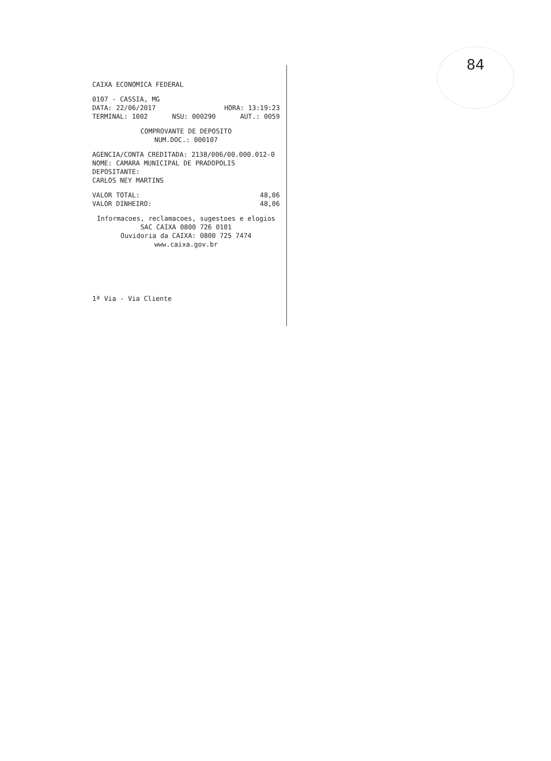84
CAIXA ECONOMICA FEDERAL
0107 - CASSIA, MG
DATA: 22/06/2017 HORA: 13:19:23
TERMINAL: 1002 NSU: 000290 AUT.: 0059
COMPROVANTE DE DEPOSITO
NUM.DOC.: 000107
AGENCIA/CONTA CREDITADA: 2138/006/00.000.012-0
NOME: CAMARA MUNICIPAL DE PRADOPOLIS
DEPOSITANTE:
CARLOS NEY MARTINS
VALOR TOTAL: 48,06
VALOR DINHEIRO: 48,06
Informacoes, reclamacoes, sugestoes e elogios
SAC CAIXA 0800 726 0101
Ouvidoria da CAIXA: 0800 725 7474
www.caixa.gov.br
1ª Via - Via Cliente